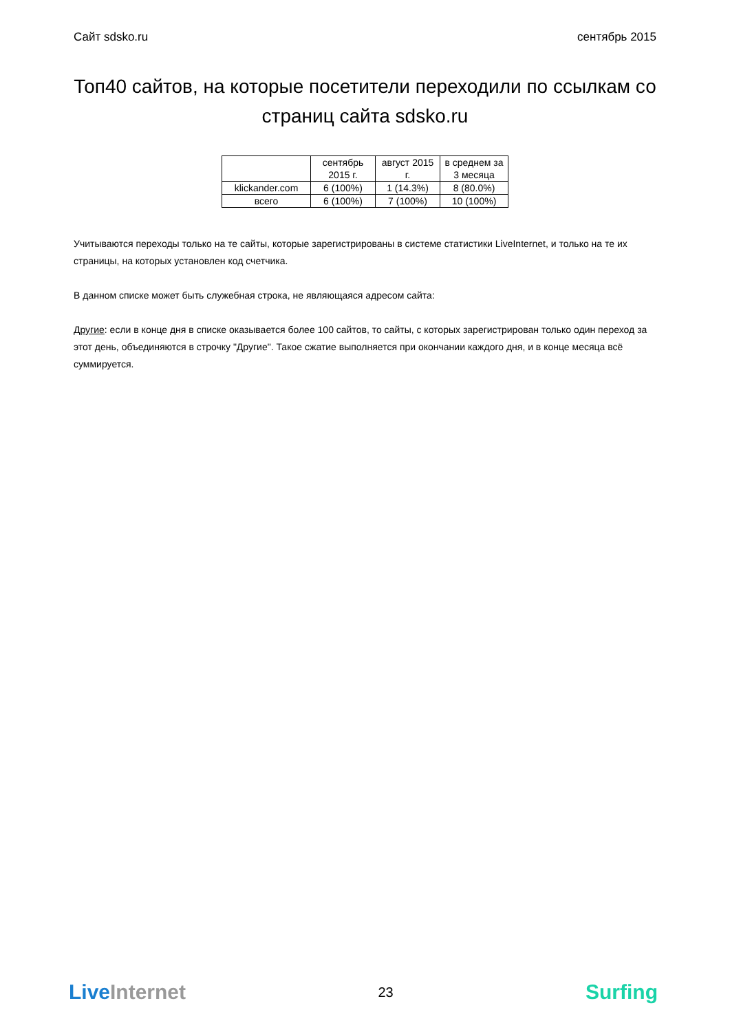Сайт sdsko.ru сентябрь 2015
Топ40 сайтов, на которые посетители переходили по ссылкам со страниц сайта sdsko.ru
| | сентябрь 2015 г. | август 2015 г. | в среднем за 3 месяца |
| --- | --- | --- | --- |
| klickander.com | 6 (100%) | 1 (14.3%) | 8 (80.0%) |
| всего | 6 (100%) | 7 (100%) | 10 (100%) |
Учитываются переходы только на те сайты, которые зарегистрированы в системе статистики LiveInternet, и только на те их страницы, на которых установлен код счетчика.
В данном списке может быть служебная строка, не являющаяся адресом сайта:
Другие: если в конце дня в списке оказывается более 100 сайтов, то сайты, с которых зарегистрирован только один переход за этот день, объединяются в строчку "Другие". Такое сжатие выполняется при окончании каждого дня, и в конце месяца всё суммируется.
LiveInternet 23 Surfing